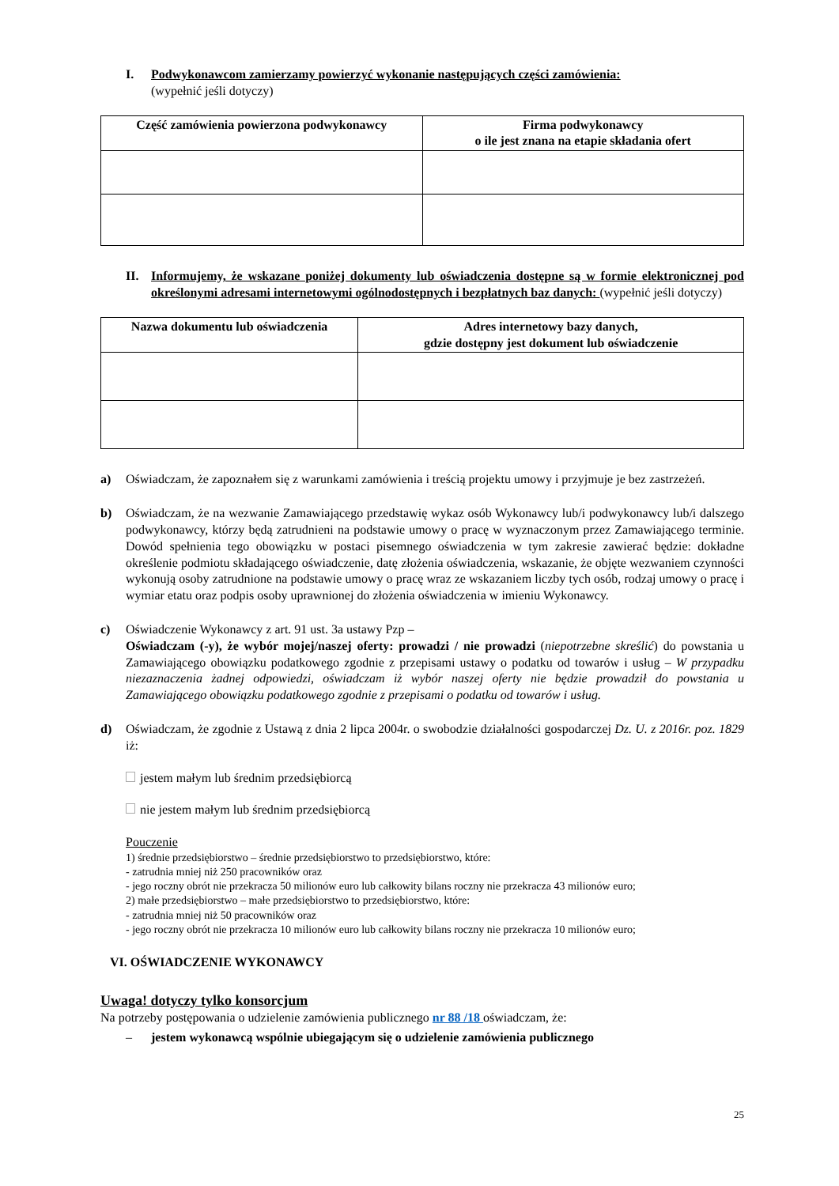I. Podwykonawcom zamierzamy powierzyć wykonanie następujących części zamówienia:
(wypełnić jeśli dotyczy)
| Część zamówienia powierzona podwykonawcy | Firma podwykonawcy o ile jest znana na etapie składania ofert |
| --- | --- |
II. Informujemy, że wskazane poniżej dokumenty lub oświadczenia dostępne są w formie elektronicznej pod określonymi adresami internetowymi ogólnodostępnych i bezpłatnych baz danych: (wypełnić jeśli dotyczy)
| Nazwa dokumentu lub oświadczenia | Adres internetowy bazy danych, gdzie dostępny jest dokument lub oświadczenie |
| --- | --- |
a) Oświadczam, że zapoznałem się z warunkami zamówienia i treścią projektu umowy i przyjmuje je bez zastrzeżeń.
b) Oświadczam, że na wezwanie Zamawiającego przedstawię wykaz osób Wykonawcy lub/i podwykonawcy lub/i dalszego podwykonawcy, którzy będą zatrudnieni na podstawie umowy o pracę w wyznaczonym przez Zamawiającego terminie. Dowód spełnienia tego obowiązku w postaci pisemnego oświadczenia w tym zakresie zawierać będzie: dokładne określenie podmiotu składającego oświadczenie, datę złożenia oświadczenia, wskazanie, że objęte wezwaniem czynności wykonują osoby zatrudnione na podstawie umowy o pracę wraz ze wskazaniem liczby tych osób, rodzaj umowy o pracę i wymiar etatu oraz podpis osoby uprawnionej do złożenia oświadczenia w imieniu Wykonawcy.
c) Oświadczenie Wykonawcy z art. 91 ust. 3a ustawy Pzp –
Oświadczam (-y), że wybór mojej/naszej oferty: prowadzi / nie prowadzi (niepotrzebne skreślić) do powstania u Zamawiającego obowiązku podatkowego zgodnie z przepisami ustawy o podatku od towarów i usług – W przypadku niezaznaczenia żadnej odpowiedzi, oświadczam iż wybór naszej oferty nie będzie prowadził do powstania u Zamawiającego obowiązku podatkowego zgodnie z przepisami o podatku od towarów i usług.
d) Oświadczam, że zgodnie z Ustawą z dnia 2 lipca 2004r. o swobodzie działalności gospodarczej Dz. U. z 2016r. poz. 1829 iż:
jestem małym lub średnim przedsiębiorcą
nie jestem małym lub średnim przedsiębiorcą
Pouczenie
1) średnie przedsiębiorstwo – średnie przedsiębiorstwo to przedsiębiorstwo, które:
- zatrudnia mniej niż 250 pracowników oraz
- jego roczny obrót nie przekracza 50 milionów euro lub całkowity bilans roczny nie przekracza 43 milionów euro;
2) małe przedsiębiorstwo – małe przedsiębiorstwo to przedsiębiorstwo, które:
- zatrudnia mniej niż 50 pracowników oraz
- jego roczny obrót nie przekracza 10 milionów euro lub całkowity bilans roczny nie przekracza 10 milionów euro;
VI. OŚWIADCZENIE WYKONAWCY
Uwaga! dotyczy tylko konsorcjum
Na potrzeby postępowania o udzielenie zamówienia publicznego nr 88 /18 oświadczam, że:
– jestem wykonawcą wspólnie ubiegającym się o udzielenie zamówienia publicznego
25